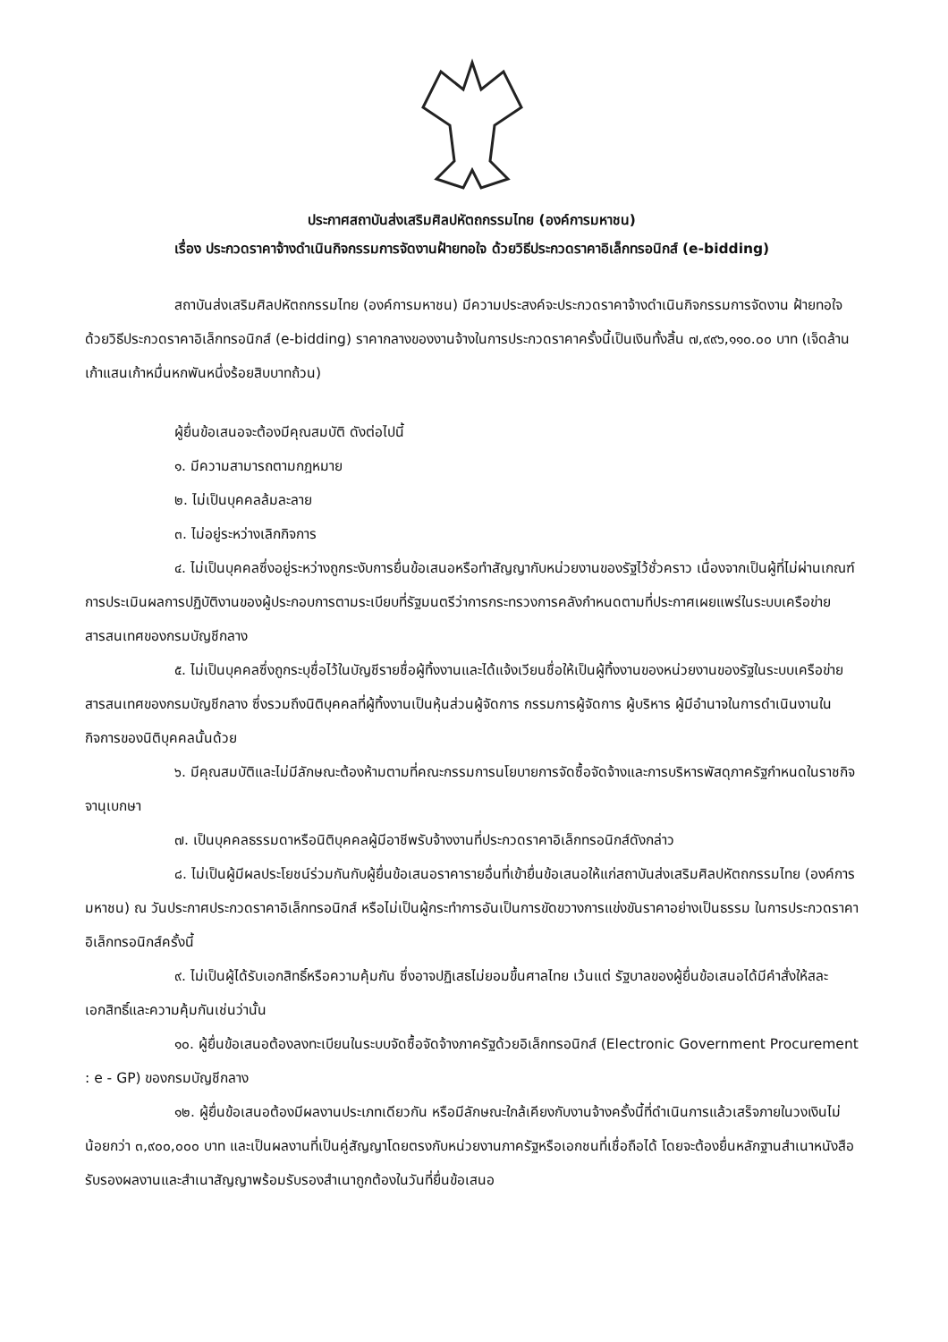ประกาศสถาบันส่งเสริมศิลปหัตถกรรมไทย (องค์การมหาชน)
เรื่อง ประกวดราคาจ้างดำเนินกิจกรรมการจัดงานฝ้ายทอใจ ด้วยวิธีประกวดราคาอิเล็กทรอนิกส์ (e-bidding)
สถาบันส่งเสริมศิลปหัตถกรรมไทย (องค์การมหาชน) มีความประสงค์จะประกวดราคาจ้างดำเนินกิจกรรมการจัดงาน ฝ้ายทอใจ ด้วยวิธีประกวดราคาอิเล็กทรอนิกส์ (e-bidding) ราคากลางของงานจ้างในการประกวดราคาครั้งนี้เป็นเงินทั้งสิ้น ๗,๙๙๖,๑๑๐.๐๐ บาท (เจ็ดล้านเก้าแสนเก้าหมื่นหกพันหนึ่งร้อยสิบบาทถ้วน)
ผู้ยื่นข้อเสนอจะต้องมีคุณสมบัติ ดังต่อไปนี้
๑. มีความสามารถตามกฎหมาย
๒. ไม่เป็นบุคคลล้มละลาย
๓. ไม่อยู่ระหว่างเลิกกิจการ
๔. ไม่เป็นบุคคลซึ่งอยู่ระหว่างถูกระงับการยื่นข้อเสนอหรือทำสัญญากับหน่วยงานของรัฐไว้ชั่วคราว เนื่องจากเป็นผู้ที่ไม่ผ่านเกณฑ์การประเมินผลการปฏิบัติงานของผู้ประกอบการตามระเบียบที่รัฐมนตรีว่าการกระทรวงการคลังกำหนดตามที่ประกาศเผยแพร่ในระบบเครือข่ายสารสนเทศของกรมบัญชีกลาง
๕. ไม่เป็นบุคคลซึ่งถูกระบุชื่อไว้ในบัญชีรายชื่อผู้ทิ้งงานและได้แจ้งเวียนชื่อให้เป็นผู้ทิ้งงานของหน่วยงานของรัฐในระบบเครือข่ายสารสนเทศของกรมบัญชีกลาง ซึ่งรวมถึงนิติบุคคลที่ผู้ทิ้งงานเป็นหุ้นส่วนผู้จัดการ กรรมการผู้จัดการ ผู้บริหาร ผู้มีอำนาจในการดำเนินงานในกิจการของนิติบุคคลนั้นด้วย
๖. มีคุณสมบัติและไม่มีลักษณะต้องห้ามตามที่คณะกรรมการนโยบายการจัดซื้อจัดจ้างและการบริหารพัสดุภาครัฐกำหนดในราชกิจจานุเบกษา
๗. เป็นบุคคลธรรมดาหรือนิติบุคคลผู้มีอาชีพรับจ้างงานที่ประกวดราคาอิเล็กทรอนิกส์ดังกล่าว
๘. ไม่เป็นผู้มีผลประโยชน์ร่วมกันกับผู้ยื่นข้อเสนอราคารายอื่นที่เข้ายื่นข้อเสนอให้แก่สถาบันส่งเสริมศิลปหัตถกรรมไทย (องค์การมหาชน) ณ วันประกาศประกวดราคาอิเล็กทรอนิกส์ หรือไม่เป็นผู้กระทำการอันเป็นการขัดขวางการแข่งขันราคาอย่างเป็นธรรม ในการประกวดราคาอิเล็กทรอนิกส์ครั้งนี้
๙. ไม่เป็นผู้ได้รับเอกสิทธิ์หรือความคุ้มกัน ซึ่งอาจปฏิเสธไม่ยอมขึ้นศาลไทย เว้นแต่ รัฐบาลของผู้ยื่นข้อเสนอได้มีคำสั่งให้สละเอกสิทธิ์และความคุ้มกันเช่นว่านั้น
๑๐. ผู้ยื่นข้อเสนอต้องลงทะเบียนในระบบจัดซื้อจัดจ้างภาครัฐด้วยอิเล็กทรอนิกส์ (Electronic Government Procurement : e - GP) ของกรมบัญชีกลาง
๑๒. ผู้ยื่นข้อเสนอต้องมีผลงานประเภทเดียวกัน หรือมีลักษณะใกล้เคียงกับงานจ้างครั้งนี้ที่ดำเนินการแล้วเสร็จภายในวงเงินไม่น้อยกว่า ๓,๙๐๐,๐๐๐ บาท และเป็นผลงานที่เป็นคู่สัญญาโดยตรงกับหน่วยงานภาครัฐหรือเอกชนที่เชื่อถือได้ โดยจะต้องยื่นหลักฐานสำเนาหนังสือรับรองผลงานและสำเนาสัญญาพร้อมรับรองสำเนาถูกต้องในวันที่ยื่นข้อเสนอ